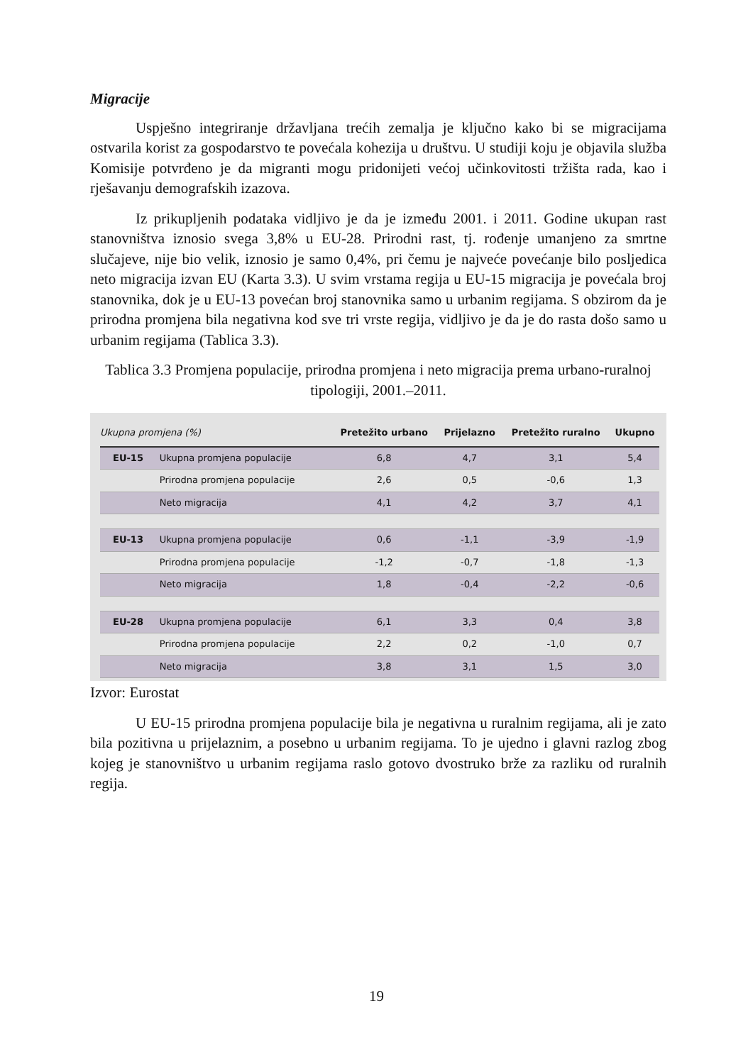Migracije
Uspješno integriranje državljana trećih zemalja je ključno kako bi se migracijama ostvarila korist za gospodarstvo te povećala kohezija u društvu. U studiji koju je objavila služba Komisije potvrđeno je da migranti mogu pridonijeti većoj učinkovitosti tržišta rada, kao i rješavanju demografskih izazova.
Iz prikupljenih podataka vidljivo je da je između 2001. i 2011. Godine ukupan rast stanovništva iznosio svega 3,8% u EU-28. Prirodni rast, tj. rođenje umanjeno za smrtne slučajeve, nije bio velik, iznosio je samo 0,4%, pri čemu je najveće povećanje bilo posljedica neto migracija izvan EU (Karta 3.3). U svim vrstama regija u EU-15 migracija je povećala broj stanovnika, dok je u EU-13 povećan broj stanovnika samo u urbanim regijama. S obzirom da je prirodna promjena bila negativna kod sve tri vrste regija, vidljivo je da je do rasta došo samo u urbanim regijama (Tablica 3.3).
Tablica 3.3 Promjena populacije, prirodna promjena i neto migracija prema urbano-ruralnoj tipologiji, 2001.–2011.
| Ukupna promjena (%) | | Pretežito urbano | Prijelazno | Pretežito ruralno | Ukupno |
| --- | --- | --- | --- | --- | --- |
| EU-15 | Ukupna promjena populacije | 6,8 | 4,7 | 3,1 | 5,4 |
| | Prirodna promjena populacije | 2,6 | 0,5 | -0,6 | 1,3 |
| | Neto migracija | 4,1 | 4,2 | 3,7 | 4,1 |
| EU-13 | Ukupna promjena populacije | 0,6 | -1,1 | -3,9 | -1,9 |
| | Prirodna promjena populacije | -1,2 | -0,7 | -1,8 | -1,3 |
| | Neto migracija | 1,8 | -0,4 | -2,2 | -0,6 |
| EU-28 | Ukupna promjena populacije | 6,1 | 3,3 | 0,4 | 3,8 |
| | Prirodna promjena populacije | 2,2 | 0,2 | -1,0 | 0,7 |
| | Neto migracija | 3,8 | 3,1 | 1,5 | 3,0 |
Izvor: Eurostat
U EU-15 prirodna promjena populacije bila je negativna u ruralnim regijama, ali je zato bila pozitivna u prijelaznim, a posebno u urbanim regijama. To je ujedno i glavni razlog zbog kojeg je stanovništvo u urbanim regijama raslo gotovo dvostruko brže za razliku od ruralnih regija.
19